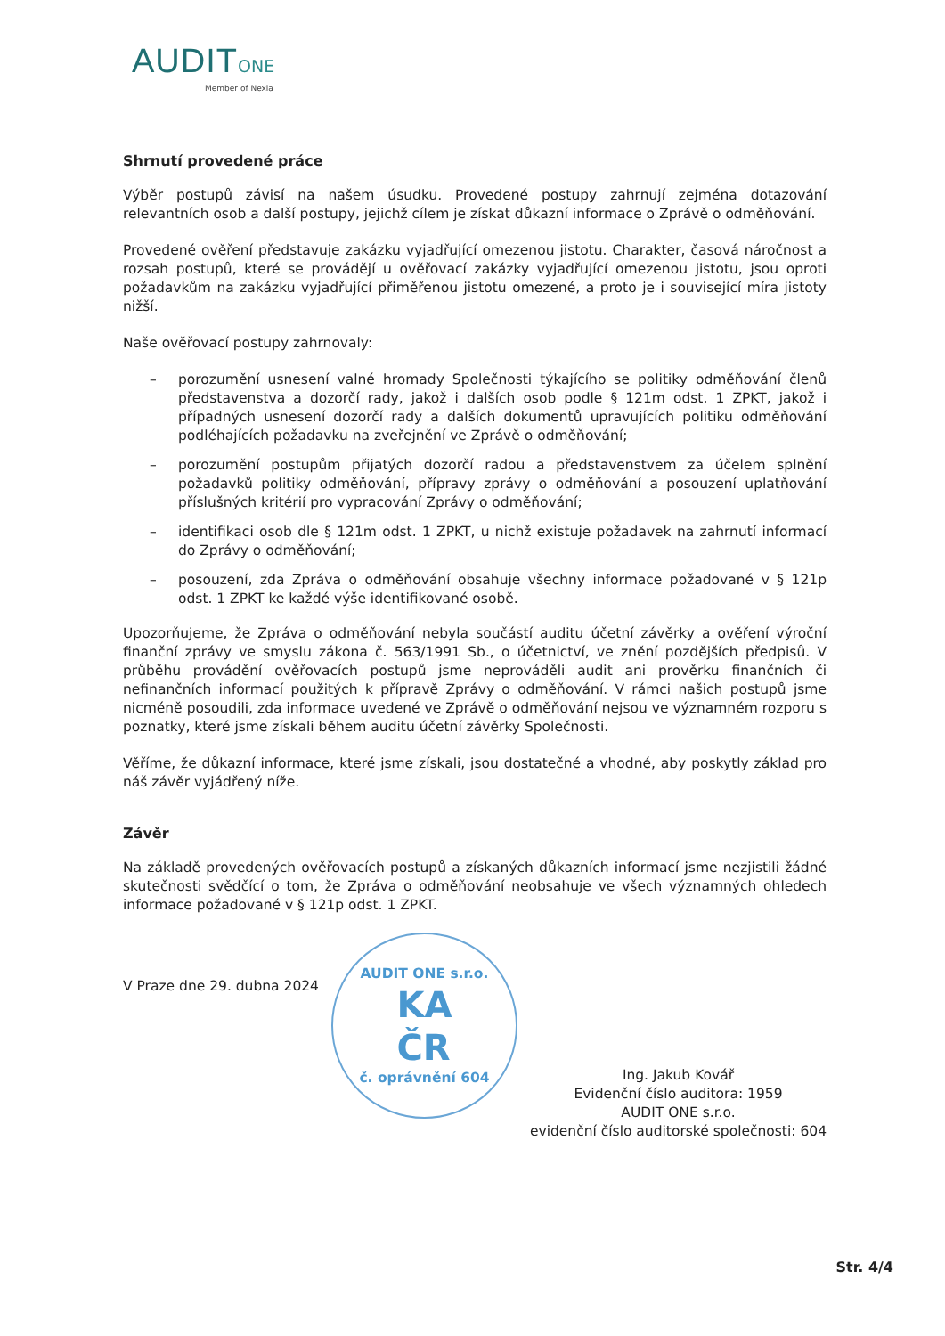AUDIT ONE
Member of Nexia
Shrnutí provedené práce
Výběr postupů závisí na našem úsudku. Provedené postupy zahrnují zejména dotazování relevantních osob a další postupy, jejichž cílem je získat důkazní informace o Zprávě o odměňování.
Provedené ověření představuje zakázku vyjadřující omezenou jistotu. Charakter, časová náročnost a rozsah postupů, které se provádějí u ověřovací zakázky vyjadřující omezenou jistotu, jsou oproti požadavkům na zakázku vyjadřující přiměřenou jistotu omezené, a proto je i související míra jistoty nižší.
Naše ověřovací postupy zahrnovaly:
– porozumění usnesení valné hromady Společnosti týkajícího se politiky odměňování členů představenstva a dozorčí rady, jakož i dalších osob podle § 121m odst. 1 ZPKT, jakož i případných usnesení dozorčí rady a dalších dokumentů upravujících politiku odměňování podléhajících požadavku na zveřejnění ve Zprávě o odměňování;
– porozumění postupům přijatých dozorčí radou a představenstvem za účelem splnění požadavků politiky odměňování, přípravy zprávy o odměňování a posouzení uplatňování příslušných kritérií pro vypracování Zprávy o odměňování;
– identifikaci osob dle § 121m odst. 1 ZPKT, u nichž existuje požadavek na zahrnutí informací do Zprávy o odměňování;
– posouzení, zda Zpráva o odměňování obsahuje všechny informace požadované v § 121p odst. 1 ZPKT ke každé výše identifikované osobě.
Upozorňujeme, že Zpráva o odměňování nebyla součástí auditu účetní závěrky a ověření výroční finanční zprávy ve smyslu zákona č. 563/1991 Sb., o účetnictví, ve znění pozdějších předpisů. V průběhu provádění ověřovacích postupů jsme neprováděli audit ani prověrku finančních či nefinančních informací použitých k přípravě Zprávy o odměňování. V rámci našich postupů jsme nicméně posoudili, zda informace uvedené ve Zprávě o odměňování nejsou ve významném rozporu s poznatky, které jsme získali během auditu účetní závěrky Společnosti.
Věříme, že důkazní informace, které jsme získali, jsou dostatečné a vhodné, aby poskytly základ pro náš závěr vyjádřený níže.
Závěr
Na základě provedených ověřovacích postupů a získaných důkazních informací jsme nezjistili žádné skutečnosti svědčící o tom, že Zpráva o odměňování neobsahuje ve všech významných ohledech informace požadované v § 121p odst. 1 ZPKT.
V Praze dne 29. dubna 2024
AUDIT ONE s.r.o.
KA
ČR
č. oprávnění 604
Ing. Jakub Kovář
Evidenční číslo auditora: 1959
AUDIT ONE s.r.o.
evidenční číslo auditorské společnosti: 604
Str. 4/4